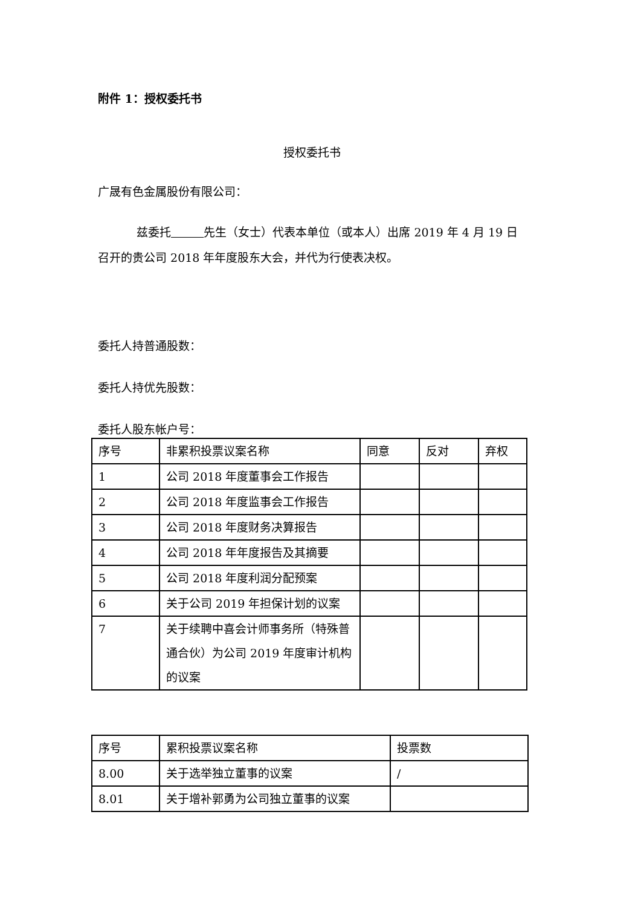附件 1：授权委托书
授权委托书
广晟有色金属股份有限公司：
兹委托 先生（女士）代表本单位（或本人）出席 2019 年 4 月 19 日召开的贵公司 2018 年年度股东大会，并代为行使表决权。
委托人持普通股数：
委托人持优先股数：
委托人股东帐户号：
| 序号 | 非累积投票议案名称 | 同意 | 反对 | 弃权 |
| 1 | 公司 2018 年度董事会工作报告 | | | |
| 2 | 公司 2018 年度监事会工作报告 | | | |
| 3 | 公司 2018 年度财务决算报告 | | | |
| 4 | 公司 2018 年年度报告及其摘要 | | | |
| 5 | 公司 2018 年度利润分配预案 | | | |
| 6 | 关于公司 2019 年担保计划的议案 | | | |
| 7 | 关于续聘中喜会计师事务所（特殊普通合伙）为公司 2019 年度审计机构的议案 | | | |
| 序号 | 累积投票议案名称 | 投票数 |
| 8.00 | 关于选举独立董事的议案 | / |
| 8.01 | 关于增补郭勇为公司独立董事的议案 | |